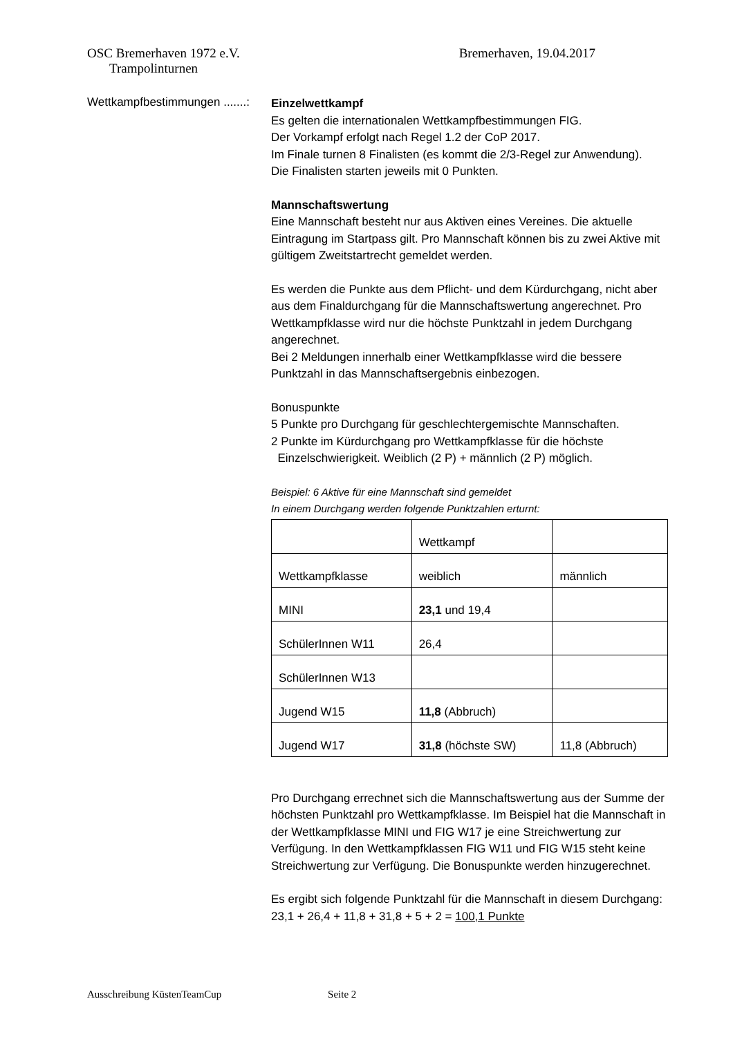OSC Bremerhaven 1972 e.V. Bremerhaven, 19.04.2017
Trampolinturnen
Wettkampfbestimmungen .......:
Einzelwettkampf
Es gelten die internationalen Wettkampfbestimmungen FIG.
Der Vorkampf erfolgt nach Regel 1.2 der CoP 2017.
Im Finale turnen 8 Finalisten (es kommt die 2/3-Regel zur Anwendung).
Die Finalisten starten jeweils mit 0 Punkten.
Mannschaftswertung
Eine Mannschaft besteht nur aus Aktiven eines Vereines. Die aktuelle Eintragung im Startpass gilt. Pro Mannschaft können bis zu zwei Aktive mit gültigem Zweitstartrecht gemeldet werden.
Es werden die Punkte aus dem Pflicht- und dem Kürdurchgang, nicht aber aus dem Finaldurchgang für die Mannschaftswertung angerechnet. Pro Wettkampfklasse wird nur die höchste Punktzahl in jedem Durchgang angerechnet.
Bei 2 Meldungen innerhalb einer Wettkampfklasse wird die bessere Punktzahl in das Mannschaftsergebnis einbezogen.
Bonuspunkte
5 Punkte pro Durchgang für geschlechtergemischte Mannschaften.
2 Punkte im Kürdurchgang pro Wettkampfklasse für die höchste
Einzelschwierigkeit. Weiblich (2 P) + männlich (2 P) möglich.
Beispiel: 6 Aktive für eine Mannschaft sind gemeldet
In einem Durchgang werden folgende Punktzahlen erturnt:
| | Wettkampf | |
| Wettkampfklasse | weiblich | männlich |
| MINI | 23,1 und 19,4 | |
| SchülerInnen W11 | 26,4 | |
| SchülerInnen W13 | | |
| Jugend W15 | 11,8 (Abbruch) | |
| Jugend W17 | 31,8 (höchste SW) | 11,8 (Abbruch) |
Pro Durchgang errechnet sich die Mannschaftswertung aus der Summe der höchsten Punktzahl pro Wettkampfklasse. Im Beispiel hat die Mannschaft in der Wettkampfklasse MINI und FIG W17 je eine Streichwertung zur Verfügung. In den Wettkampfklassen FIG W11 und FIG W15 steht keine Streichwertung zur Verfügung. Die Bonuspunkte werden hinzugerechnet.
Es ergibt sich folgende Punktzahl für die Mannschaft in diesem Durchgang:
23,1 + 26,4 + 11,8 + 31,8 + 5 + 2 = 100,1 Punkte
Ausschreibung KüstenTeamCup Seite 2